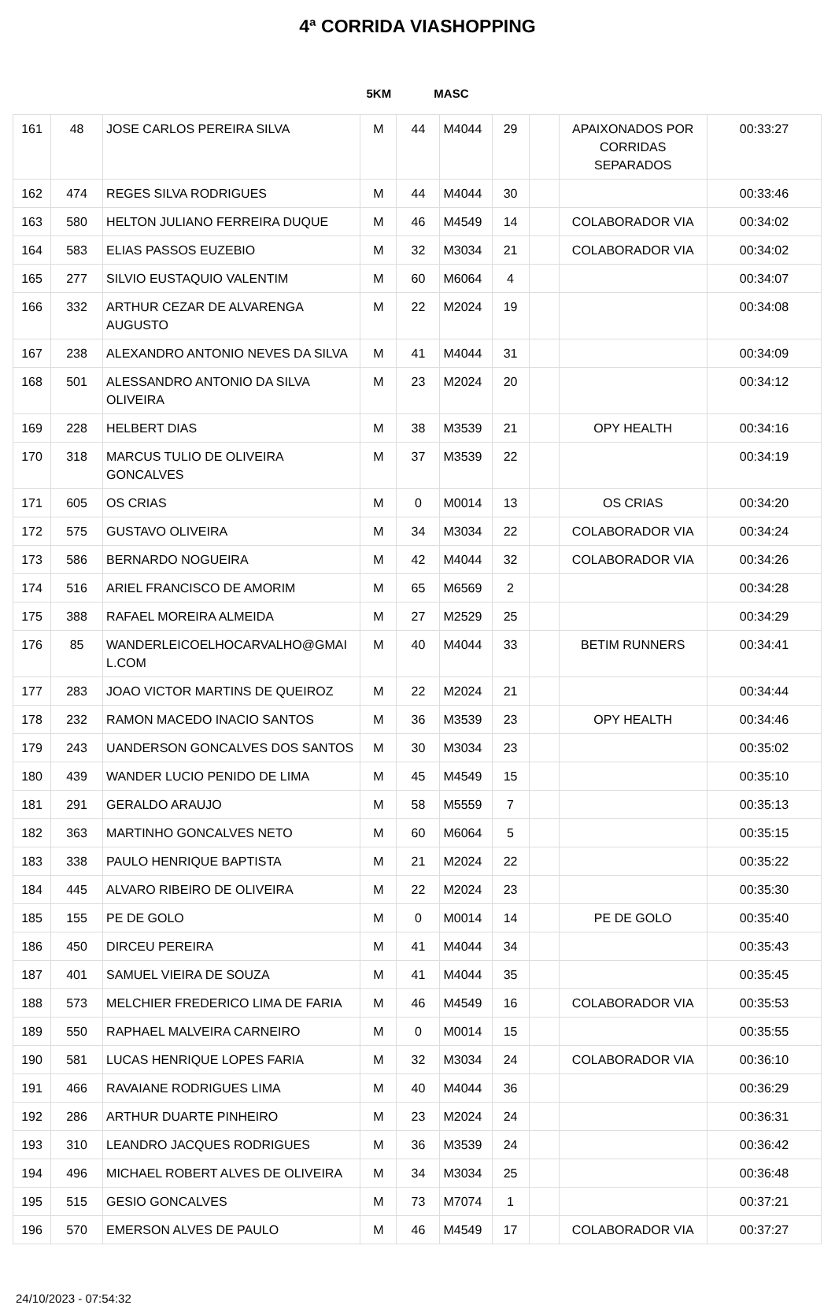4ª CORRIDA VIASHOPPING
5KM MASC
| 161 | 48 | JOSE CARLOS PEREIRA SILVA | M | 44 | M4044 | 29 | | APAIXONADOS POR CORRIDAS SEPARADOS | 00:33:27 |
| 162 | 474 | REGES SILVA RODRIGUES | M | 44 | M4044 | 30 | | | 00:33:46 |
| 163 | 580 | HELTON JULIANO FERREIRA DUQUE | M | 46 | M4549 | 14 | | COLABORADOR VIA | 00:34:02 |
| 164 | 583 | ELIAS PASSOS EUZEBIO | M | 32 | M3034 | 21 | | COLABORADOR VIA | 00:34:02 |
| 165 | 277 | SILVIO EUSTAQUIO VALENTIM | M | 60 | M6064 | 4 | | | 00:34:07 |
| 166 | 332 | ARTHUR CEZAR DE ALVARENGA AUGUSTO | M | 22 | M2024 | 19 | | | 00:34:08 |
| 167 | 238 | ALEXANDRO ANTONIO NEVES DA SILVA | M | 41 | M4044 | 31 | | | 00:34:09 |
| 168 | 501 | ALESSANDRO ANTONIO DA SILVA OLIVEIRA | M | 23 | M2024 | 20 | | | 00:34:12 |
| 169 | 228 | HELBERT DIAS | M | 38 | M3539 | 21 | | OPY HEALTH | 00:34:16 |
| 170 | 318 | MARCUS TULIO DE OLIVEIRA GONCALVES | M | 37 | M3539 | 22 | | | 00:34:19 |
| 171 | 605 | OS CRIAS | M | 0 | M0014 | 13 | | OS CRIAS | 00:34:20 |
| 172 | 575 | GUSTAVO OLIVEIRA | M | 34 | M3034 | 22 | | COLABORADOR VIA | 00:34:24 |
| 173 | 586 | BERNARDO NOGUEIRA | M | 42 | M4044 | 32 | | COLABORADOR VIA | 00:34:26 |
| 174 | 516 | ARIEL FRANCISCO DE AMORIM | M | 65 | M6569 | 2 | | | 00:34:28 |
| 175 | 388 | RAFAEL MOREIRA ALMEIDA | M | 27 | M2529 | 25 | | | 00:34:29 |
| 176 | 85 | WANDERLEICOELHOCARVALHO@GMAI L.COM | M | 40 | M4044 | 33 | | BETIM RUNNERS | 00:34:41 |
| 177 | 283 | JOAO VICTOR MARTINS DE QUEIROZ | M | 22 | M2024 | 21 | | | 00:34:44 |
| 178 | 232 | RAMON MACEDO INACIO SANTOS | M | 36 | M3539 | 23 | | OPY HEALTH | 00:34:46 |
| 179 | 243 | UANDERSON GONCALVES DOS SANTOS | M | 30 | M3034 | 23 | | | 00:35:02 |
| 180 | 439 | WANDER LUCIO PENIDO DE LIMA | M | 45 | M4549 | 15 | | | 00:35:10 |
| 181 | 291 | GERALDO ARAUJO | M | 58 | M5559 | 7 | | | 00:35:13 |
| 182 | 363 | MARTINHO GONCALVES NETO | M | 60 | M6064 | 5 | | | 00:35:15 |
| 183 | 338 | PAULO HENRIQUE BAPTISTA | M | 21 | M2024 | 22 | | | 00:35:22 |
| 184 | 445 | ALVARO RIBEIRO DE OLIVEIRA | M | 22 | M2024 | 23 | | | 00:35:30 |
| 185 | 155 | PE DE GOLO | M | 0 | M0014 | 14 | | PE DE GOLO | 00:35:40 |
| 186 | 450 | DIRCEU PEREIRA | M | 41 | M4044 | 34 | | | 00:35:43 |
| 187 | 401 | SAMUEL VIEIRA DE SOUZA | M | 41 | M4044 | 35 | | | 00:35:45 |
| 188 | 573 | MELCHIER FREDERICO LIMA DE FARIA | M | 46 | M4549 | 16 | | COLABORADOR VIA | 00:35:53 |
| 189 | 550 | RAPHAEL MALVEIRA CARNEIRO | M | 0 | M0014 | 15 | | | 00:35:55 |
| 190 | 581 | LUCAS HENRIQUE LOPES FARIA | M | 32 | M3034 | 24 | | COLABORADOR VIA | 00:36:10 |
| 191 | 466 | RAVAIANE RODRIGUES LIMA | M | 40 | M4044 | 36 | | | 00:36:29 |
| 192 | 286 | ARTHUR DUARTE PINHEIRO | M | 23 | M2024 | 24 | | | 00:36:31 |
| 193 | 310 | LEANDRO JACQUES RODRIGUES | M | 36 | M3539 | 24 | | | 00:36:42 |
| 194 | 496 | MICHAEL ROBERT ALVES DE OLIVEIRA | M | 34 | M3034 | 25 | | | 00:36:48 |
| 195 | 515 | GESIO GONCALVES | M | 73 | M7074 | 1 | | | 00:37:21 |
| 196 | 570 | EMERSON ALVES DE PAULO | M | 46 | M4549 | 17 | | COLABORADOR VIA | 00:37:27 |
24/10/2023 - 07:54:32